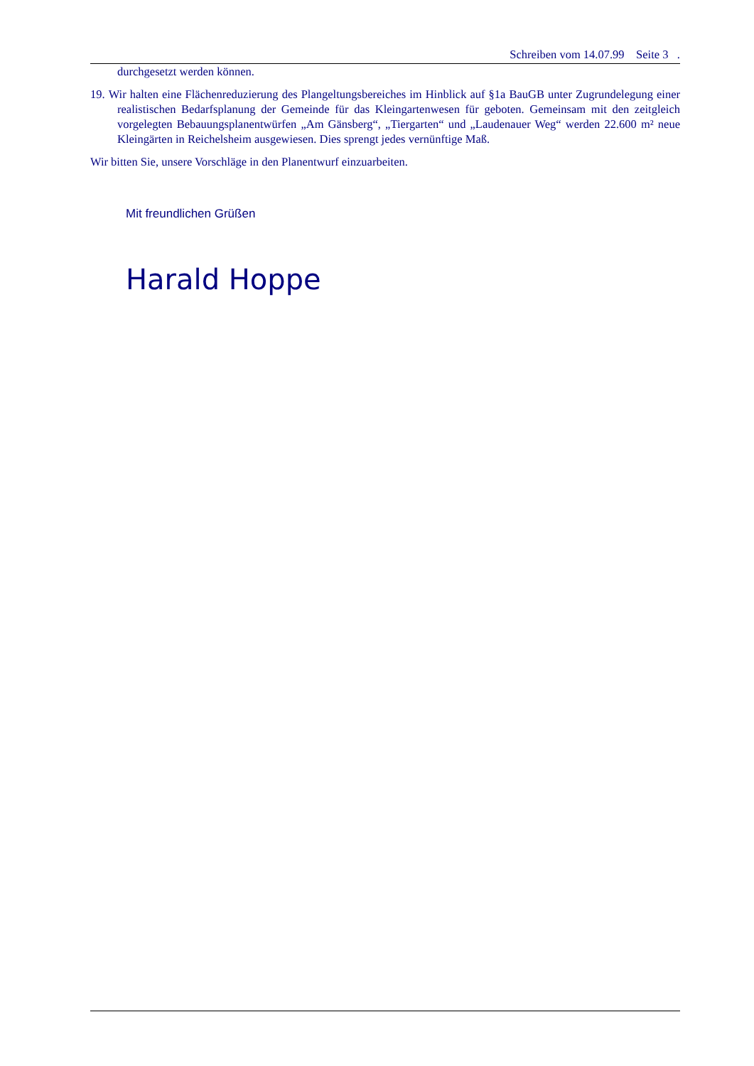Schreiben vom 14.07.99 Seite 3 .
durchgesetzt werden können.
19. Wir halten eine Flächenreduzierung des Plangeltungsbereiches im Hinblick auf §1a BauGB unter Zugrundelegung einer realistischen Bedarfsplanung der Gemeinde für das Kleingartenwesen für geboten. Gemeinsam mit den zeitgleich vorgelegten Bebauungsplanentwürfen „Am Gänsberg“, „Tiergarten“ und „Laudenauer Weg“ werden 22.600 m² neue Kleingärten in Reichelsheim ausgewiesen. Dies sprengt jedes vernünftige Maß.
Wir bitten Sie, unsere Vorschläge in den Planentwurf einzuarbeiten.
Mit freundlichen Grüßen
Harald Hoppe